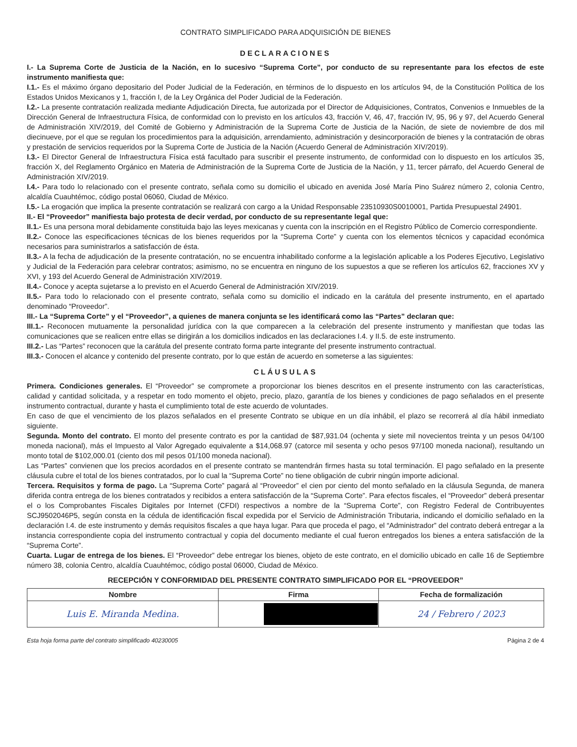CONTRATO SIMPLIFICADO PARA ADQUISICIÓN DE BIENES
DECLARACIONES
I.- La Suprema Corte de Justicia de la Nación, en lo sucesivo “Suprema Corte”, por conducto de su representante para los efectos de este instrumento manifiesta que:
I.1.- Es el máximo órgano depositario del Poder Judicial de la Federación, en términos de lo dispuesto en los artículos 94, de la Constitución Política de los Estados Unidos Mexicanos y 1, fracción I, de la Ley Orgánica del Poder Judicial de la Federación.
I.2.- La presente contratación realizada mediante Adjudicación Directa, fue autorizada por el Director de Adquisiciones, Contratos, Convenios e Inmuebles de la Dirección General de Infraestructura Física, de conformidad con lo previsto en los artículos 43, fracción V, 46, 47, fracción IV, 95, 96 y 97, del Acuerdo General de Administración XIV/2019, del Comité de Gobierno y Administración de la Suprema Corte de Justicia de la Nación, de siete de noviembre de dos mil diecinueve, por el que se regulan los procedimientos para la adquisición, arrendamiento, administración y desincorporación de bienes y la contratación de obras y prestación de servicios requeridos por la Suprema Corte de Justicia de la Nación (Acuerdo General de Administración XIV/2019).
I.3.- El Director General de Infraestructura Física está facultado para suscribir el presente instrumento, de conformidad con lo dispuesto en los artículos 35, fracción X, del Reglamento Orgánico en Materia de Administración de la Suprema Corte de Justicia de la Nación, y 11, tercer párrafo, del Acuerdo General de Administración XIV/2019.
I.4.- Para todo lo relacionado con el presente contrato, señala como su domicilio el ubicado en avenida José María Pino Suárez número 2, colonia Centro, alcaldía Cuauhtémoc, código postal 06060, Ciudad de México.
I.5.- La erogación que implica la presente contratación se realizará con cargo a la Unidad Responsable 23510930S0010001, Partida Presupuestal 24901.
II.- El “Proveedor” manifiesta bajo protesta de decir verdad, por conducto de su representante legal que:
II.1.- Es una persona moral debidamente constituida bajo las leyes mexicanas y cuenta con la inscripción en el Registro Público de Comercio correspondiente.
II.2.- Conoce las especificaciones técnicas de los bienes requeridos por la “Suprema Corte” y cuenta con los elementos técnicos y capacidad económica necesarios para suministrarlos a satisfacción de ésta.
II.3.- A la fecha de adjudicación de la presente contratación, no se encuentra inhabilitado conforme a la legislación aplicable a los Poderes Ejecutivo, Legislativo y Judicial de la Federación para celebrar contratos; asimismo, no se encuentra en ninguno de los supuestos a que se refieren los artículos 62, fracciones XV y XVI, y 193 del Acuerdo General de Administración XIV/2019.
II.4.- Conoce y acepta sujetarse a lo previsto en el Acuerdo General de Administración XIV/2019.
II.5.- Para todo lo relacionado con el presente contrato, señala como su domicilio el indicado en la carátula del presente instrumento, en el apartado denominado “Proveedor”.
III.- La “Suprema Corte” y el “Proveedor”, a quienes de manera conjunta se les identificará como las “Partes” declaran que:
III.1.- Reconocen mutuamente la personalidad jurídica con la que comparecen a la celebración del presente instrumento y manifiestan que todas las comunicaciones que se realicen entre ellas se dirigirán a los domicilios indicados en las declaraciones I.4. y II.5. de este instrumento.
III.2.- Las “Partes” reconocen que la carátula del presente contrato forma parte integrante del presente instrumento contractual.
III.3.- Conocen el alcance y contenido del presente contrato, por lo que están de acuerdo en someterse a las siguientes:
CLÁUSULAS
Primera. Condiciones generales. El “Proveedor” se compromete a proporcionar los bienes descritos en el presente instrumento con las características, calidad y cantidad solicitada, y a respetar en todo momento el objeto, precio, plazo, garantía de los bienes y condiciones de pago señalados en el presente instrumento contractual, durante y hasta el cumplimiento total de este acuerdo de voluntades.
En caso de que el vencimiento de los plazos señalados en el presente Contrato se ubique en un día inhábil, el plazo se recorrerá al día hábil inmediato siguiente.
Segunda. Monto del contrato. El monto del presente contrato es por la cantidad de $87,931.04 (ochenta y siete mil novecientos treinta y un pesos 04/100 moneda nacional), más el Impuesto al Valor Agregado equivalente a $14,068.97 (catorce mil sesenta y ocho pesos 97/100 moneda nacional), resultando un monto total de $102,000.01 (ciento dos mil pesos 01/100 moneda nacional).
Las “Partes” convienen que los precios acordados en el presente contrato se mantendrán firmes hasta su total terminación. El pago señalado en la presente cláusula cubre el total de los bienes contratados, por lo cual la “Suprema Corte” no tiene obligación de cubrir ningún importe adicional.
Tercera. Requisitos y forma de pago. La “Suprema Corte” pagará al “Proveedor” el cien por ciento del monto señalado en la cláusula Segunda, de manera diferida contra entrega de los bienes contratados y recibidos a entera satisfacción de la “Suprema Corte”. Para efectos fiscales, el “Proveedor” deberá presentar el o los Comprobantes Fiscales Digitales por Internet (CFDI) respectivos a nombre de la “Suprema Corte”, con Registro Federal de Contribuyentes SCJ9502046P5, según consta en la cédula de identificación fiscal expedida por el Servicio de Administración Tributaria, indicando el domicilio señalado en la declaración I.4. de este instrumento y demás requisitos fiscales a que haya lugar. Para que proceda el pago, el “Administrador” del contrato deberá entregar a la instancia correspondiente copia del instrumento contractual y copia del documento mediante el cual fueron entregados los bienes a entera satisfacción de la “Suprema Corte”.
Cuarta. Lugar de entrega de los bienes. El “Proveedor” debe entregar los bienes, objeto de este contrato, en el domicilio ubicado en calle 16 de Septiembre número 38, colonia Centro, alcaldía Cuauhtémoc, código postal 06000, Ciudad de México.
RECEPCIÓN Y CONFORMIDAD DEL PRESENTE CONTRATO SIMPLIFICADO POR EL “PROVEEDOR”
| Nombre | Firma | Fecha de formalización |
| --- | --- | --- |
| Luis E. Miranda Medina. | | 24 / Febrero / 2023 |
Esta hoja forma parte del contrato simplificado 40230005 Página 2 de 4